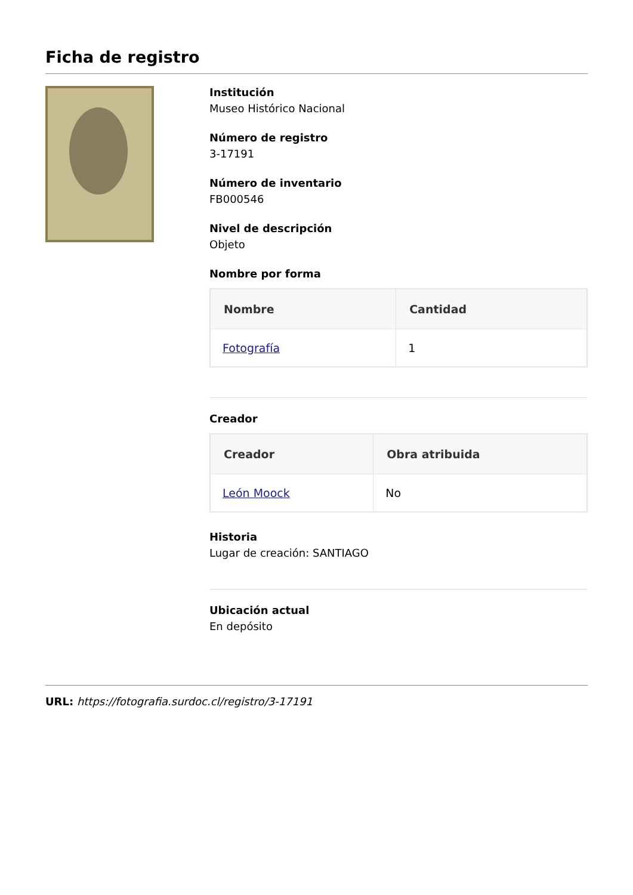Ficha de registro
Institución
Museo Histórico Nacional
Número de registro
3-17191
Número de inventario
FB000546
Nivel de descripción
Objeto
Nombre por forma
| Nombre | Cantidad |
| --- | --- |
| Fotografía | 1 |
Creador
| Creador | Obra atribuida |
| --- | --- |
| León Moock | No |
Historia
Lugar de creación: SANTIAGO
Ubicación actual
En depósito
URL: https://fotografia.surdoc.cl/registro/3-17191